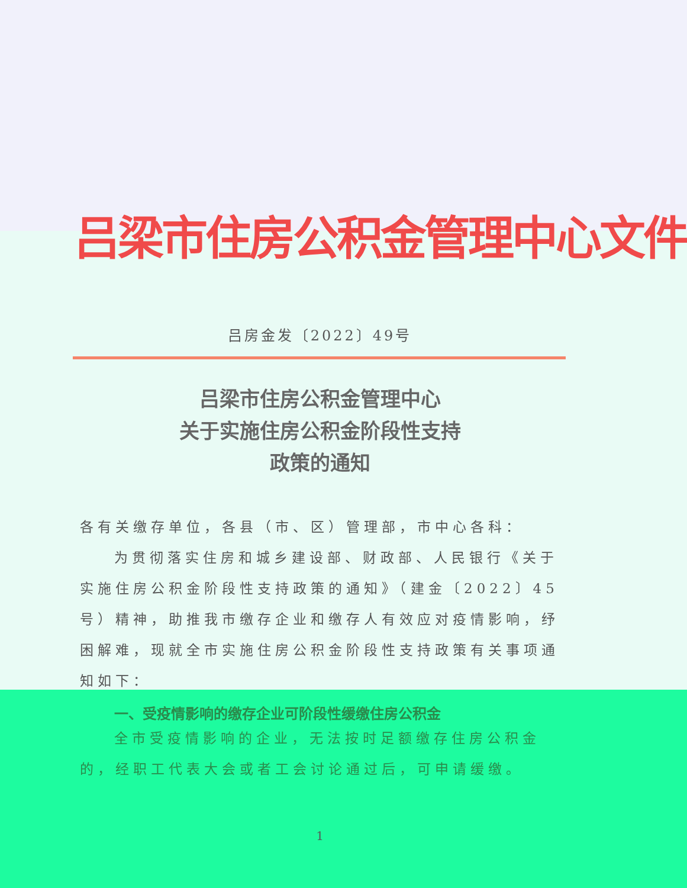吕梁市住房公积金管理中心文件
吕房金发〔2022〕49号
吕梁市住房公积金管理中心
关于实施住房公积金阶段性支持
政策的通知
各有关缴存单位，各县（市、区）管理部，市中心各科：
为贯彻落实住房和城乡建设部、财政部、人民银行《关于实施住房公积金阶段性支持政策的通知》（建金〔2022〕45号）精神，助推我市缴存企业和缴存人有效应对疫情影响，纾困解难，现就全市实施住房公积金阶段性支持政策有关事项通知如下：
一、受疫情影响的缴存企业可阶段性缓缴住房公积金
全市受疫情影响的企业，无法按时足额缴存住房公积金的，经职工代表大会或者工会讨论通过后，可申请缓缴。
1